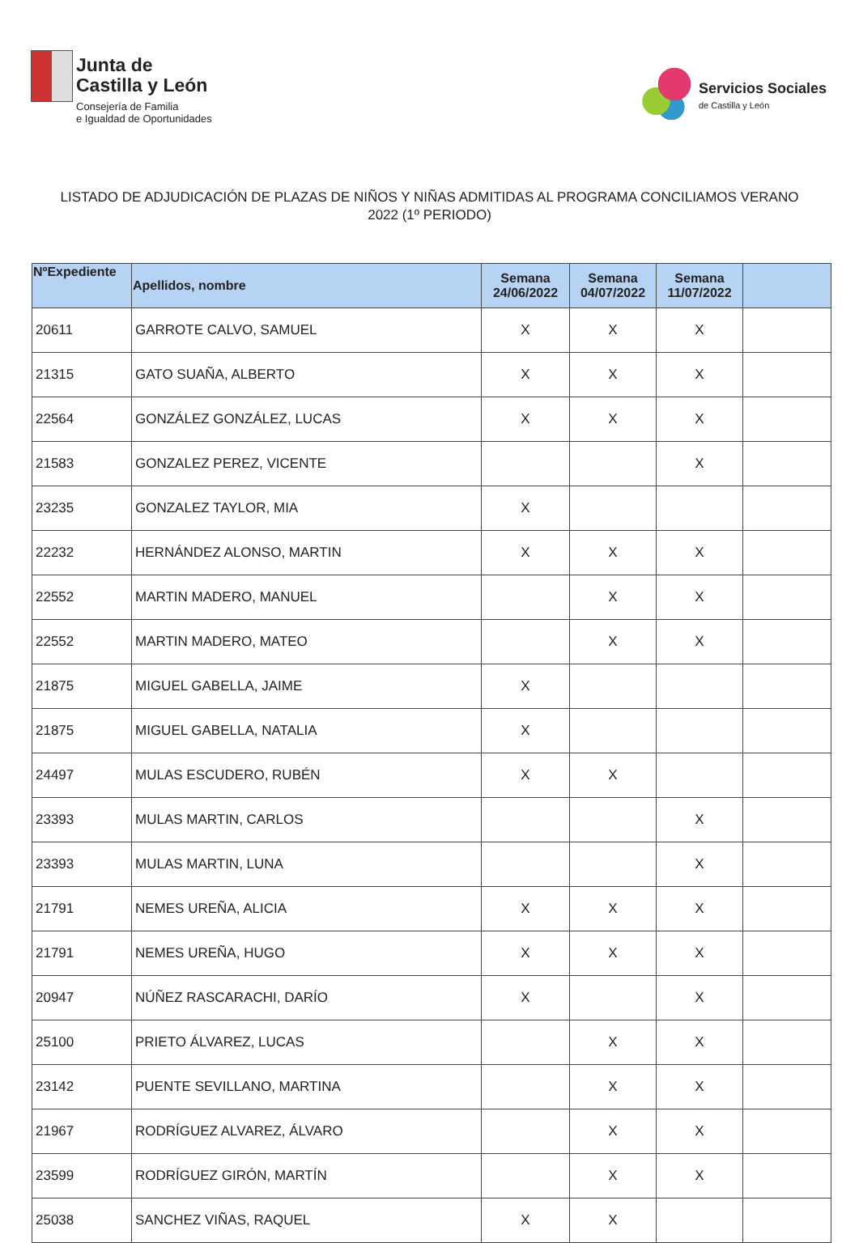Junta de
Castilla y León
Consejería de Familia
e Igualdad de Oportunidades
Servicios Sociales
de Castilla y León
LISTADO DE ADJUDICACIÓN DE PLAZAS DE NIÑOS Y NIÑAS ADMITIDAS AL PROGRAMA CONCILIAMOS VERANO 2022 (1º PERIODO)
| NºExpediente | Apellidos, nombre | Semana 24/06/2022 | Semana 04/07/2022 | Semana 11/07/2022 | |
| --- | --- | --- | --- | --- | --- |
| 20611 | GARROTE CALVO, SAMUEL | X | X | X | |
| 21315 | GATO SUAÑA, ALBERTO | X | X | X | |
| 22564 | GONZÁLEZ GONZÁLEZ, LUCAS | X | X | X | |
| 21583 | GONZALEZ PEREZ, VICENTE | | | X | |
| 23235 | GONZALEZ TAYLOR, MIA | X | | | |
| 22232 | HERNÁNDEZ ALONSO, MARTIN | X | X | X | |
| 22552 | MARTIN MADERO, MANUEL | | X | X | |
| 22552 | MARTIN MADERO, MATEO | | X | X | |
| 21875 | MIGUEL GABELLA, JAIME | X | | | |
| 21875 | MIGUEL GABELLA, NATALIA | X | | | |
| 24497 | MULAS ESCUDERO, RUBÉN | X | X | | |
| 23393 | MULAS MARTIN, CARLOS | | | X | |
| 23393 | MULAS MARTIN, LUNA | | | X | |
| 21791 | NEMES UREÑA, ALICIA | X | X | X | |
| 21791 | NEMES UREÑA, HUGO | X | X | X | |
| 20947 | NÚÑEZ RASCARACHI, DARÍO | X | | X | |
| 25100 | PRIETO ÁLVAREZ, LUCAS | | X | X | |
| 23142 | PUENTE SEVILLANO, MARTINA | | X | X | |
| 21967 | RODRÍGUEZ ALVAREZ, ÁLVARO | | X | X | |
| 23599 | RODRÍGUEZ GIRÓN, MARTÍN | | X | X | |
| 25038 | SANCHEZ VIÑAS, RAQUEL | X | X | | |